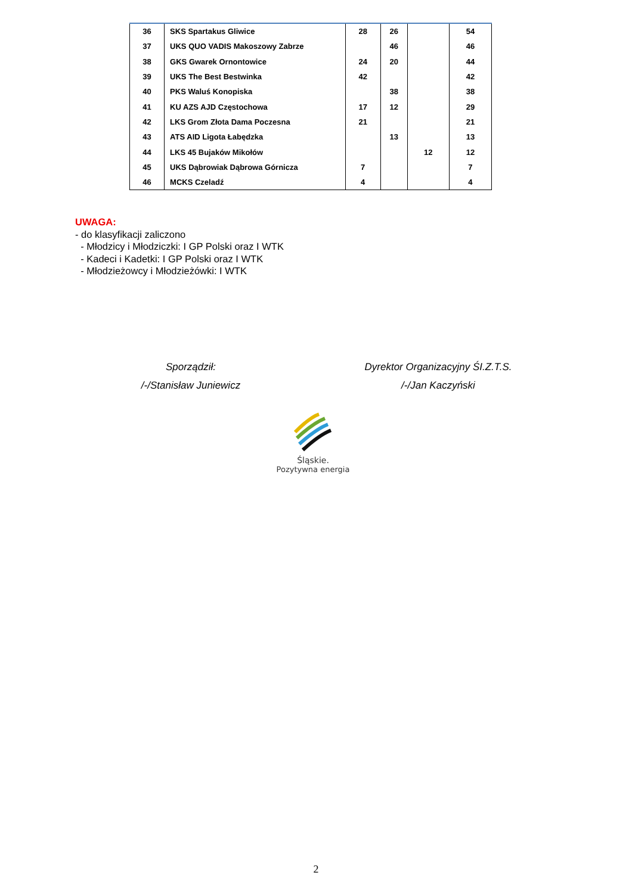| 36 | SKS Spartakus Gliwice | 28 | 26 | | 54 |
| 37 | UKS QUO VADIS Makoszowy Zabrze | | 46 | | 46 |
| 38 | GKS Gwarek Ornontowice | 24 | 20 | | 44 |
| 39 | UKS The Best Bestwinka | 42 | | | 42 |
| 40 | PKS Waluś Konopiska | | 38 | | 38 |
| 41 | KU AZS AJD Częstochowa | 17 | 12 | | 29 |
| 42 | LKS Grom Złota Dama Poczesna | 21 | | | 21 |
| 43 | ATS AID Ligota Łabędzka | | 13 | | 13 |
| 44 | LKS 45 Bujaków Mikołów | | | 12 | 12 |
| 45 | UKS Dąbrowiak Dąbrowa Górnicza | 7 | | | 7 |
| 46 | MCKS Czeladź | 4 | | | 4 |
UWAGA:
- do klasyfikacji zaliczono
- Młodzicy i Młodziczki: I GP Polski oraz I WTK
- Kadeci i Kadetki: I GP Polski oraz I WTK
- Młodzieżowcy i Młodzieżówki: I WTK
Sporządził:
/-/Stanisław Juniewicz
Dyrektor Organizacyjny ŚI.Z.T.S.
/-/Jan Kaczyński
Śląskie.
Pozytywna energia
2